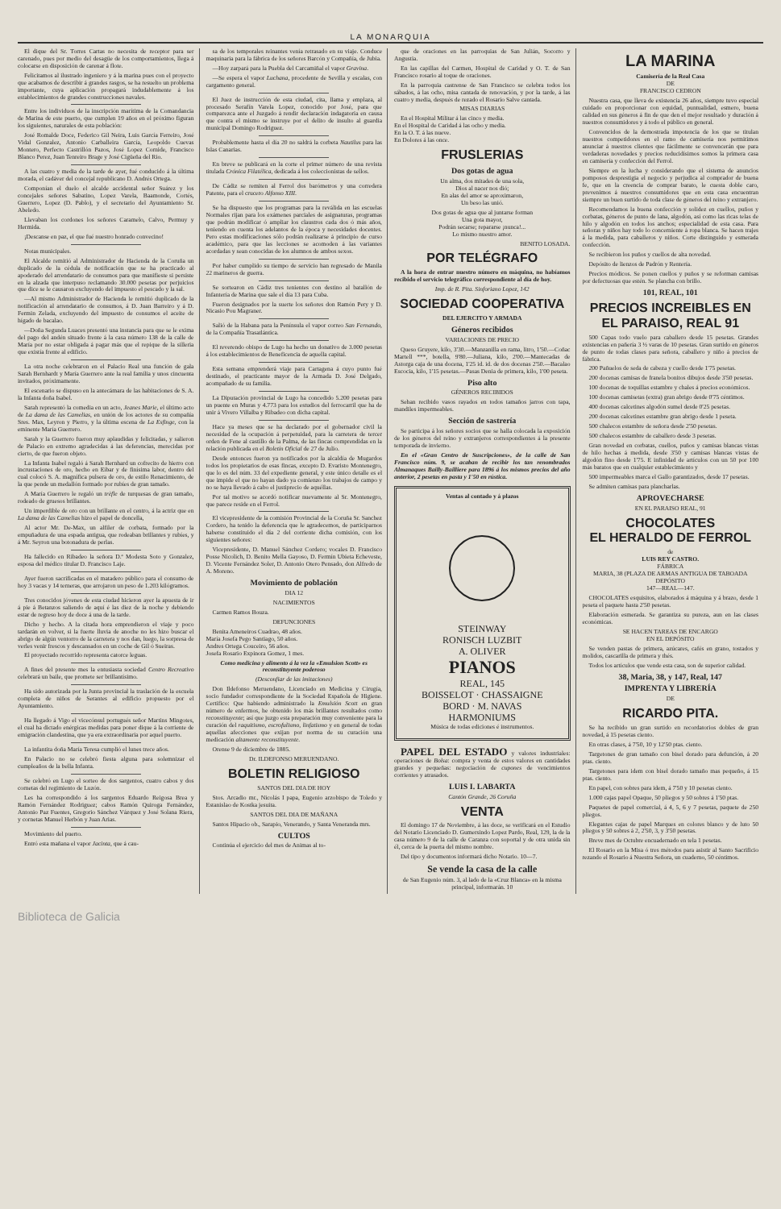LA MONARQUIA
El dique del Sr. Torres Cartas no necesita de receptor para ser carenado, pues por medio del desagüe de los comportamientos, llega á colocarse en disposición de carenar á flote.
Felicitamos al ilustrado ingeniero y á la marina pues con el proyecto que acabamos de describir á grandes rasgos, se ha resuelto un problema importante, cuya aplicación propagará indudablemente á los establecimientos de grandes construcciones navales.
Entre los individuos de la inscripción marítima de la Comandancia de Marina de este puerto, que cumplen 19 años en el próximo figuran los siguientes, naturales de esta población:
José Romalde Doce, Federico Gil Neira, Luis García Ferreiro, José Vidal Gonzalez, Antonio Carballeira García, Leopoldo Cuevas Montero, Perfecto Castrillón Pazos, José Lopez Cornide, Francisco Blanco Perez, Juan Tenreiro Brage y José Cigüeña del Rio.
A las cuatro y media de la tarde de ayer, fué conducido á la última morada, el cadáver del concejal republicano D. Andrés Ortega.
Componían el duelo el alcalde accidental señor Suárez y los concejales señores Sabatino, Lopez Varela, Baamonde, Cortés, Guerrero, Lopez (D. Pablo), y el secretario del Ayuntamiento Sr. Abeledo.
Llevaban los cordones los señores Caramelo, Calvo, Permuy y Hermida.
¡Descanse en paz, el que fué nuestro honrado convecino!
Notas municipales.
El Alcalde remitió al Administrador de Hacienda de la Coruña un duplicado de la cédula de notificación que se ha practicado al apoderado del arrendatario de consumos para que manifieste si persiste en la alzada que interpuso reclamando 30.000 pesetas por perjuicios que dice se le causaron excluyendo del impuesto el pescado y la sal.
—Al mismo Administrador de Hacienda le remitió duplicado de la notificación al arrendatario de consumos, á D. Juan Barreiro y á D. Fermin Zelada, excluyendo del impuesto de consumos el aceite de hígado de bacalao.
—Doña Segunda Luaces presentó una instancia para que se le exima del pago del andén situado frente á la casa número 138 de la calle de María por no estar obligada á pagar más que el repique de la silleria que existía frente al edificio.
La otra noche celebraron en el Palacio Real una función de gala Sarah Bernhardt y María Guerrero ante la real familia y unos cincuenta invitados, próximamente.
El escenario se dispuso en la antecámara de las habitaciones de S. A. la Infanta doña Isabel.
Sarah representó la comedia en un acto, Jeanes Marie, el último acto de La dama de las Camelias, en unión de los actores de su compañía Sres. Max, Leyron y Pierro, y la última escena de La Esfinge, con la eminente María Guerrero.
Sarah y la Guerrero fueron muy aplaudidas y felicitadas, y salieron de Palacio en extremo agradecidas á las deferencias, merecidas por cierto, de que fueron objeto.
La Infanta Isabel regaló á Sarah Bernhard un cofrecito de hierro con incrustaciones de oro, hecho en Eibar y de finísima labor, dentro del cual colocó S. A. magnífica pulsera de oro, de estilo Renacimiento, de la que pende un medallón formado por rubíes de gran tamaño.
A María Guerrero le regaló un trèfle de turquesas de gran tamaño, rodeado de gruesos brillantes.
Un imperdible de oro con un brillante en el centro, á la actriz que en La dama de las Camelias hizo el papel de doncella,
Al actor Mr. De-Max, un alfiler de corbata, formado por la empuñadura de una espada antigua, que rodeaban brillantes y rubíes, y á Mr. Seyron una botonadura de perlas.
Ha fallecido en Ribadeo la señora D.ª Modesta Soto y Gonzalez, esposa del médico titular D. Francisco Laje.
Ayer fueron sacrificadas en el matadero público para el consumo de hoy 3 vacas y 14 terneras, que arrojaron un peso de 1.203 kilógramos.
Tres conocidos jóvenes de esta ciudad hicieron ayer la apuesta de ir á pie á Betanzos saliendo de aquí é las diez de la noche y debiendo estar de regreso hoy de doce á una de la tarde.
Dicho y hecho. A la citada hora emprendieron el viaje y poco tardarán en volver, si la fuerte lluvia de anoche no les hizo buscar el abrigo de algún ventorro de la carretera y nos dan, luego, la sorpresa de verles venir frescos y descansados en un coche de Gil ó Sueiras.
El proyectado recorrido representa catorce leguas.
A fines del presente mes la entusiasta sociedad Centro Recreativo celebrará un baile, que promete ser brillantísimo.
Ha sido autorizada por la Junta provincial la traslación de la escuela completa de niños de Serantes al edificio propuesto por el Ayuntamiento.
Ha llegado á Vigo el vicecónsul portugués señor Martins Mingotes, el cual ha dictado enérgicas medidas para poner dique á la corriente de emigración clandestina, que ya era extraordinaria por aquel puerto.
La infantita doña María Teresa cumplió el lunes trece años.
En Palacio no se celebró fiesta alguna para solemnizar el cumpleaños de la bella Infanta.
Se celebró en Lugo el sorteo de dos sargentos, cuatro cabos y dos cornetas del regimiento de Luzón.
Les ha correspondido á los sargentos Eduardo Reigosa Brea y Ramón Fernández Rodriguez; cabos Ramón Quiroga Fernández, Antonio Paz Fuentes, Gregorio Sánchez Vázquez y José Solana Riera, y cornetas Manuel Herbón y Juan Arias.
Movimiento del puerto.
Entró esta mañana el vapor Jacinta, que á cau-
sa de los temporales reinantes venía retrasado en su viaje. Conduce maquinaria para la fábrica de los señores Barcón y Compañía, de Jubia.
—Hoy zarpará para la Puebla del Carcamiñal el vapor Gravina.
—Se espera el vapor Luchana, procedente de Sevilla y escalas, con cargamento general.
El Juez de instrucción de esta ciudad, cita, llama y emplaza, al procesado Serafín Varela Lopez, conocido por José, para que comparezca ante el Juzgado á rendir declaración indagatoria en causa que contra el mismo se instruye por el delito de insulto al guardia municipal Domingo Rodriguez.
Probablemente hasta el día 20 no saldrá la corbeta Nautilus para las Islas Canarias.
En breve se publicará en la corte el primer número de una revista titulada Crónica Filatélica, dedicada á los coleccionistas de sellos.
De Cádiz se remiten al Ferrol dos barómetros y una corredera Patente, para el crucero Alfonso XIII.
Se ha dispuesto que los programas para la reválida en las escuelas Normales rijan para los exámenes parciales de asignaturas, programas que podrán modificar ó ampliar los claustros cada dos ó más años, teniendo en cuenta los adelantos de la época y necesidades docentes. Pero estas modificaciones sólo podrán realizarse á principio de curso académico, para que las lecciones se acomoden á las variantes acordadas y sean conocidas de los alumnos de ambos sexos.
Por haber cumplido su tiempo de servicio han regresado de Manila 22 marineros de guerra.
Se sortearon en Cádiz tres tenientes con destino al batallón de Infantería de Marina que sale el día 13 para Cuba.
Fueron designados por la suerte los señores don Ramón Pery y D. Nicasio Pou Magraner.
Salió de la Habana para la Península el vapor correo San Fernando, de la Compañía Trasatlántica.
El reverendo obispo de Lugo ha hecho un donativo de 3.000 pesetas á los establecimientos de Beneficencia de aquella capital.
Esta semana emprenderá viaje para Cartagena á cuyo punto fué destinado, el practicante mayor de la Armada D. José Delgado, acompañado de su familia.
La Diputación provincial de Lugo ha concedido 5.200 pesetas para un puente en Muras y 4.773 para los estudios del ferrocarril que ha de unir á Vivero Villalba y Ribadeo con dicha capital.
Hace ya meses que se ha declarado por el gobernador civil la necesidad de la ocupación á perpetuidad, para la carretera de tercer orden de Fene al castillo de la Palma, de las fincas comprendidas en la relación publicada en el Boletín Oficial de 27 de Julio.
Desde entonces fueron ya notificados por la alcaldía de Mugardos todos los propietarios de esas fincas, excepto D. Evaristo Montenegro, que lo es del núm. 33 del expediente general, y este único detalle es el que impide el que no hayan dado ya comienzo los trabajos de campo y no se haya llevado á cabo el justiprecio de aquéllas.
Por tal motivo se acordó notificar nuevamente al Sr. Montenegro, que parece reside en el Ferrol.
El vicepresidente de la comisión Provincial de la Coruña Sr. Sanchez Cordero, ha tenido la deferencia que le agradecemos, de participarnos haberse constituido el día 2 del corriente dicha comisión, con los siguientes señores:
Vicepresidente, D. Manuel Sánchez Cordero; vocales D. Francisco Posse Nicolich, D. Benito Mella Gayoso, D. Fermín Ubieta Echeveste, D. Vicente Fernández Soler, D. Antonio Otero Pensado, don Alfredo de A. Moreno.
Movimiento de población
DIA 12
NACIMIENTOS
Carmen Ramos Bouza.
DEFUNCIONES
Benita Ameneiros Cuadrao, 48 años.
María Josefa Pego Santiago, 50 años.
Andres Ortega Couceiro, 56 años.
Josefa Rosario Expinora Gomez, 1 mes.
Como medicina y alimento á la vez la «Emulsion Scott» es reconstituyente poderoso
(Desconfiar de las imitaciones)
Don Ildefonso Meruendano, Licenciado en Medicina y Cirugía, socio fundador correspondiente de la Sociedad Española de Higiene. Certifico: Que habiendo administrado la Emulsión Scott en gran número de enfermos, he obtenido los más brillantes resultados como reconstituyente; así que juzgo esta preparación muy conveniente para la curación del raquitismo, escrofulismo, linfatismo y en general de todas aquellas afecciones que exijan por norma de su curación una medicación altamente reconstituyente.
Orense 9 de diciembre de 1885.
Dr. ILDEFONSO MERUENDANO.
BOLETIN RELIGIOSO
SANTOS DEL DIA DE HOY
Stos. Arcadio mr., Nicolás I papa, Eugenio arzobispo de Toledo y Estanislao de Kostka jesuita.
SANTOS DEL DIA DE MAÑANA
Santos Hipacio ob., Sarapio, Venerando, y Santa Veneranda mrs.
CULTOS
Continúa el ejercicio del mes de Animas al to-
que de oraciones en las parroquias de San Julián, Socorro y Angustia.
En las capillas del Carmen, Hospital de Caridad y O. T. de San Francisco rosario al toque de oraciones.
En la parroquia castrense de San Francisco se celebra todos los sábados, á las ocho, misa cantada de renovación, y por la tarde, á las cuatro y media, después de rezado el Rosario Salve cantada.
MISAS DIARIAS
En el Hospital Militar á las cinco y media.
En el Hospital de Caridad á las ocho y media.
En la O. T. á las nueve.
En Dolores á las once.
FRUSLERIAS
Dos gotas de agua
Un alma, dos mitades de una sola,
Dios al nacer nos dió;
En alas del amor se aproximaron,
Un beso las unió.
Dos gotas de agua que al juntarse forman
Una gota mayor,
Podrán secarse; repararse ¡nunca!...
Lo mismo nuestro amor.
BENITO LOSADA.
POR TELÉGRAFO
A la hora de entrar nuestro número en máquina, no habíamos recibido el servicio telegráfico correspondiente al día de hoy.
Imp. de R. Pita. Sinforiano Lopez, 142
SOCIEDAD COOPERATIVA
DEL EJERCITO Y ARMADA
Géneros recibidos
VARIACIONES DE PRECIO
Queso Gruyere, kilo, 3'30.—Manzanilla en rama, litro, 1'50.—Coñac Martell ***, botella, 9'80.—Juliana, kilo, 2'00.—Mantecadas de Astorga caja de una docena, 1'25 id. id. de dos docenas 2'50.—Bacalao Escocia, kilo, 1'15 pesetas.—Pasas Denia de primera, kilo, 1'00 peseta.
Piso alto
GÉNEROS RECIBIDOS
Sehan recibido vasos rayados en todos tamaños jarros con tapa, mandiles impermeables.
Sección de sastrería
Se participa á los señores socios que se halla colocada la exposición de los géneros del reino y extranjeros correspondientes á la presente temporada de invierno.
En el «Gran Centro de Suscripciones», de la calle de San Francisco núm. 9, se acaban de recibir los tan renombrados Almanaques Bailly-Bailliere para 1896 á los mismos precios del año anterior, 2 pesetas en pasta y 1'50 en rústica.
Ventas al contado y á plazos
STEINWAY
RONISCH LUZBIT
A. OLIVER
PIANOS
REAL, 145
BOISSELOT · CHASSAIGNE
BORD · M. NAVAS
HARMONIUMS
Música de todas ediciones é instrumentos.
PAPEL DEL ESTADO y valores industriales: operaciones de Bolsa: compra y venta de estos valores en cantidades grandes y pequeñas: negociación de cupones de vencimientos corrientes y atrasados.
LUIS I. LABARTA
Cantón Grande, 26 Coruña
VENTA
El domingo 17 de Noviembre, á las doce, se verificará en el Estudio del Notario Licenciado D. Gumersindo Lopez Pardo, Real, 129, la de la casa número 9 de la calle de Caranza con soportal y de otra unida sin él, cerca de la puerta del mismo nombre.
Del tipo y documentos informará dicho Notario. 10—7.
Se vende la casa de la calle
de San Eugenio núm. 3, al lado de la «Cruz Blanca» en la misma principal, informarán. 10
LA MARINA
Camisería de la Real Casa
DE
FRANCISCO CEDRON
Nuestra casa, que lleva de existencia 26 años, siempre tuvo especial cuidado en proporcionar con equidad, puntualidad, esmero, buena calidad en sus géneros á fin de que den el mejor resultado y duración á nuestros consumidores y á todo el público en general.
Convencidos de la demostrada impotencia de los que se titulan nuestros competidores en el ramo de camisería nos permitimos anunciar á nuestros clientes que fácilmente se convencerán que para verdaderas novedades y precios reducidísimos somos la primera casa en camisería y confección del Ferrol.
Siempre en la lucha y considerando que el sistema de anuncios pomposos desprestigia el negocio y perjudica al comprador de buena fe, que en la creencia de comprar barato, le cuesta doble caro, prevenimos á nuestros consumidores que en esta casa encuentran siempre un buen surtido de toda clase de géneros del reino y extranjero.
Recomendamos la buena confección y solidez en cuellos, puños y corbatas, géneros de punto de lana, algodón, así como las ricas telas de hilo y algodón en todos los anchos; especialidad de esta casa. Para señoras y niños hay todo lo concerniente á ropa blanca. Se hacen trajes á la medida, para caballeros y niños. Corte distinguido y esmerada confección.
Se recibieron los puños y cuellos de alta novedad.
Depósito de lienzos de Padrón y Rentería.
Precios módicos. Se ponen cuellos y puños y se reforman camisas por defectuosas que estén. Se plancha con brillo.
101, REAL, 101
PRECIOS INCREIBLES EN EL PARAISO, REAL 91
500 Capas todo vuelo para caballero desde 15 pesetas. Grandes existencias en pañería 3 ½ varas de 10 pesetas. Gran surtido en géneros de punto de todas clases para señora, caballero y niño á precios de fábrica.
200 Pañuelos de seda de cabeza y cuello desde 1'75 pesetas.
200 docenas camisas de franela bonitos dibujos desde 3'50 pesetas.
100 docenas de toquillas estambre y chales á precios económicos.
100 docenas camisetas (extra) gran abrigo desde 0'75 céntimos.
400 docenas calcetines algodón sumel desde 0'25 pesetas.
200 docenas calcetines estambre gran abrigo desde 1 peseta.
500 chalecos estambre de señora desde 2'50 pesetas.
500 chalecos estambre de caballero desde 3 pesetas.
Gran novedad en corbatas, cuellos, puños y camisas blancas vistas de hilo hechas á medida, desde 3'50 y camisas blancas vistas de algodón fino desde 1'75. E infinidad de artículos con un 50 por 100 más baratos que en cualquier establecimiento y
500 impermeables marca el Gallo garantizados, desde 17 pesetas.
Se admiten camisas para plancharlas.
APROVECHARSE
EN EL PARAISO REAL, 91
CHOCOLATES
EL HERALDO DE FERROL
de
LUIS REY CASTRO.
FÁBRICA
MARIA, 38 (PLAZA DE ARMAS ANTIGUA DE TABOADA
DEPÓSITO
147—REAL—147.
CHOCOLATES esquisitos, elaborados á máquina y á brazo, desde 1 peseta el paquete hasta 2'50 pesetas.
Elaboración esmerada. Se garantiza su pureza, aun en las clases económicas.
SE HACEN TAREAS DE ENCARGO
EN EL DEPÓSITO
Se venden pastas de primera, azúcares, cafés en grano, tostados y molidos, cascarilla de primera y thés.
Todos los artículos que vende esta casa, son de superior calidad.
38, Maria, 38, y 147, Real, 147
IMPRENTA Y LIBRERÍA
DE
RICARDO PITA.
Se ha recibido un gran surtido en recordatorios dobles de gran novedad, á 15 pesetas ciento.
En otras clases, á 7'50, 10 y 12'50 ptas. ciento.
Targetones de gran tamaño con bisel dorado para defunción, á 20 ptas. ciento.
Targetones para idem con bisel dorado tamaño mas pequeño, á 15 ptas. ciento.
En papel, con sobres para idem, á 7'50 y 10 pesetas ciento.
1.000 cajas papel Opaque, 50 pliegos y 50 sobres á 1'50 ptas.
Paquetes de papel comercial, á 4, 5, 6 y 7 pesetas, paquete de 250 pliegos.
Elegantes cajas de papel Marques en colores blanco y de luto 50 pliegos y 50 sobres á 2, 2'50, 3, y 3'50 pesetas.
Breve mes de Octubre encuadernado en tela 1 pesetas.
El Rosario en la Misa ó tres métodos para asistir al Santo Sacrificio rezando el Rosario á Nuestra Señora, un cuaderno, 50 céntimos.
Biblioteca de Galicia